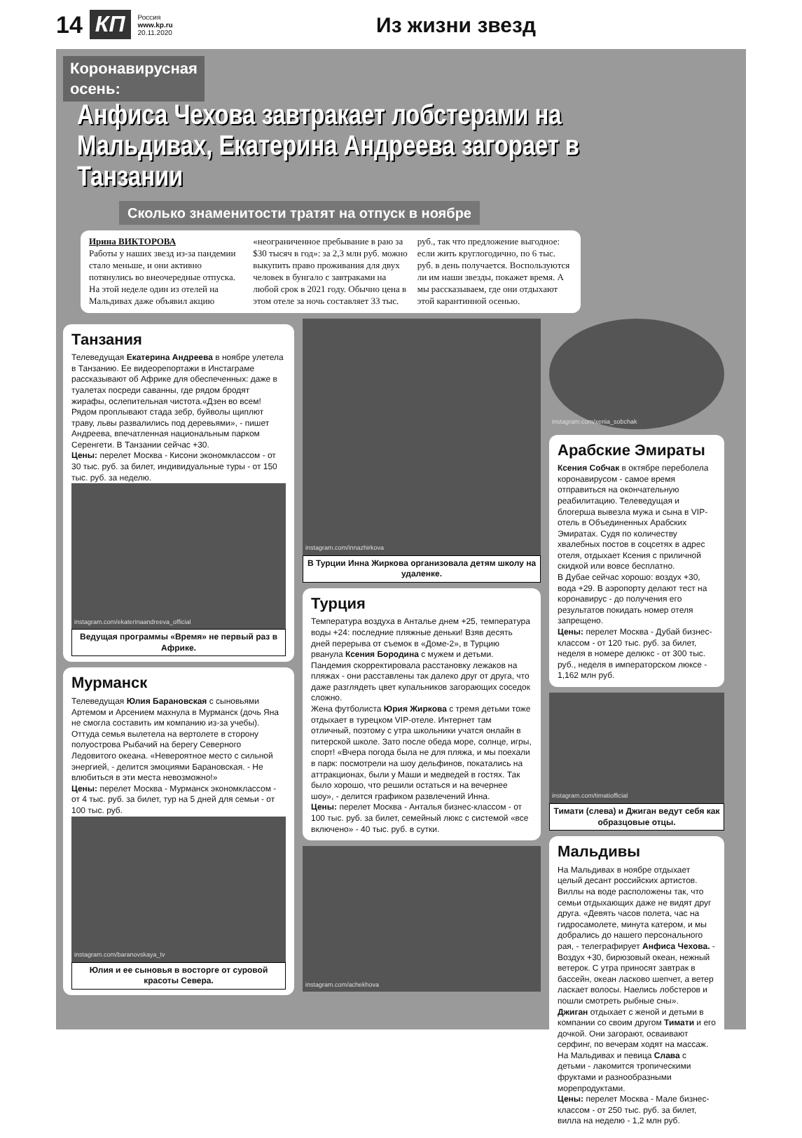14 КП
Россия
www.kp.ru
20.11.2020
Из жизни звезд
Коронавирусная
осень:
Анфиса Чехова завтракает лобстерами на Мальдивах, Екатерина Андреева загорает в Танзании
Сколько знаменитости тратят на отпуск в ноябре
Ирина ВИКТОРОВА
Работы у наших звезд из-за пандемии стало меньше, и они активно потянулись во внеочередные отпуска. На этой неделе один из отелей на Мальдивах даже объявил акцию «неограниченное пребывание в раю за $30 тысяч в год»: за 2,3 млн руб. можно выкупить право проживания для двух человек в бунгало с завтраками на любой срок в 2021 году. Обычно цена в этом отеле за ночь составляет 33 тыс. руб., так что предложение выгодное: если жить круглогодично, по 6 тыс. руб. в день получается. Воспользуются ли им наши звезды, покажет время. А мы рассказываем, где они отдыхают этой карантинной осенью.
Танзания
Телеведущая Екатерина Андреева в ноябре улетела в Танзанию. Ее видеорепортажи в Инстаграме рассказывают об Африке для обеспеченных: даже в туалетах посреди саванны, где рядом бродят жирафы, ослепительная чистота.«Дзен во всем! Рядом проплывают стада зебр, буйволы щиплют траву, львы развалились под деревьями», - пишет Андреева, впечатленная национальным парком Серенгети. В Танзании сейчас +30.
Цены: перелет Москва - Кисони экономклассом - от 30 тыс. руб. за билет, индивидуальные туры - от 150 тыс. руб. за неделю.
instagram.com/ekaterinaandreeva_official
Ведущая программы «Время» не первый раз в Африке.
Мурманск
Телеведущая Юлия Барановская с сыновьями Артемом и Арсением махнула в Мурманск (дочь Яна не смогла составить им компанию из-за учебы). Оттуда семья вылетела на вертолете в сторону полуострова Рыбачий на берегу Северного Ледовитого океана. «Невероятное место с сильной энергией, - делится эмоциями Барановская. - Не влюбиться в эти места невозможно!»
Цены: перелет Москва - Мурманск экономклассом - от 4 тыс. руб. за билет, тур на 5 дней для семьи - от 100 тыс. руб.
instagram.com/baranovskaya_tv
Юлия и ее сыновья в восторге от суровой красоты Севера.
instagram.com/innazhirkova
В Турции Инна Жиркова организовала детям школу на удаленке.
Турция
Температура воздуха в Анталье днем +25, температура воды +24: последние пляжные деньки! Взяв десять дней перерыва от съемок в «Доме-2», в Турцию рванула Ксения Бородина с мужем и детьми. Пандемия скорректировала расстановку лежаков на пляжах - они расставлены так далеко друг от друга, что даже разглядеть цвет купальников загорающих соседок сложно.
Жена футболиста Юрия Жиркова с тремя детьми тоже отдыхает в турецком VIP-отеле. Интернет там отличный, поэтому с утра школьники учатся онлайн в питерской школе. Зато после обеда море, солнце, игры, спорт! «Вчера погода была не для пляжа, и мы поехали в парк: посмотрели на шоу дельфинов, покатались на аттракционах, были у Маши и медведей в гостях. Так было хорошо, что решили остаться и на вечернее шоу», - делится графиком развлечений Инна.
Цены: перелет Москва - Анталья бизнес-классом - от 100 тыс. руб. за билет, семейный люкс с системой «все включено» - 40 тыс. руб. в сутки.
instagram.com/achekhova
instagram.com/xenia_sobchak
Арабские Эмираты
Ксения Собчак в октябре переболела коронавирусом - самое время отправиться на окончательную реабилитацию. Телеведущая и блогерша вывезла мужа и сына в VIP-отель в Объединенных Арабских Эмиратах. Судя по количеству хвалебных постов в соцсетях в адрес отеля, отдыхает Ксения с приличной скидкой или вовсе бесплатно.
В Дубае сейчас хорошо: воздух +30, вода +29. В аэропорту делают тест на коронавирус - до получения его результатов покидать номер отеля запрещено.
Цены: перелет Москва - Дубай бизнес-классом - от 120 тыс. руб. за билет, неделя в номере делюкс - от 300 тыс. руб., неделя в императорском люксе - 1,162 млн руб.
instagram.com/timatiofficial
Тимати (слева) и Джиган ведут себя как образцовые отцы.
Мальдивы
На Мальдивах в ноябре отдыхает целый десант российских артистов. Виллы на воде расположены так, что семьи отдыхающих даже не видят друг друга. «Девять часов полета, час на гидросамолете, минута катером, и мы добрались до нашего персонального рая, - телеграфирует Анфиса Чехова. - Воздух +30, бирюзовый океан, нежный ветерок. С утра приносят завтрак в бассейн, океан ласково шепчет, а ветер ласкает волосы. Наелись лобстеров и пошли смотреть рыбные сны».
Джиган отдыхает с женой и детьми в компании со своим другом Тимати и его дочкой. Они загорают, осваивают серфинг, по вечерам ходят на массаж. На Мальдивах и певица Слава с детьми - лакомится тропическими фруктами и разнообразными морепродуктами.
Цены: перелет Москва - Мале бизнес-классом - от 250 тыс. руб. за билет, вилла на неделю - 1,2 млн руб.